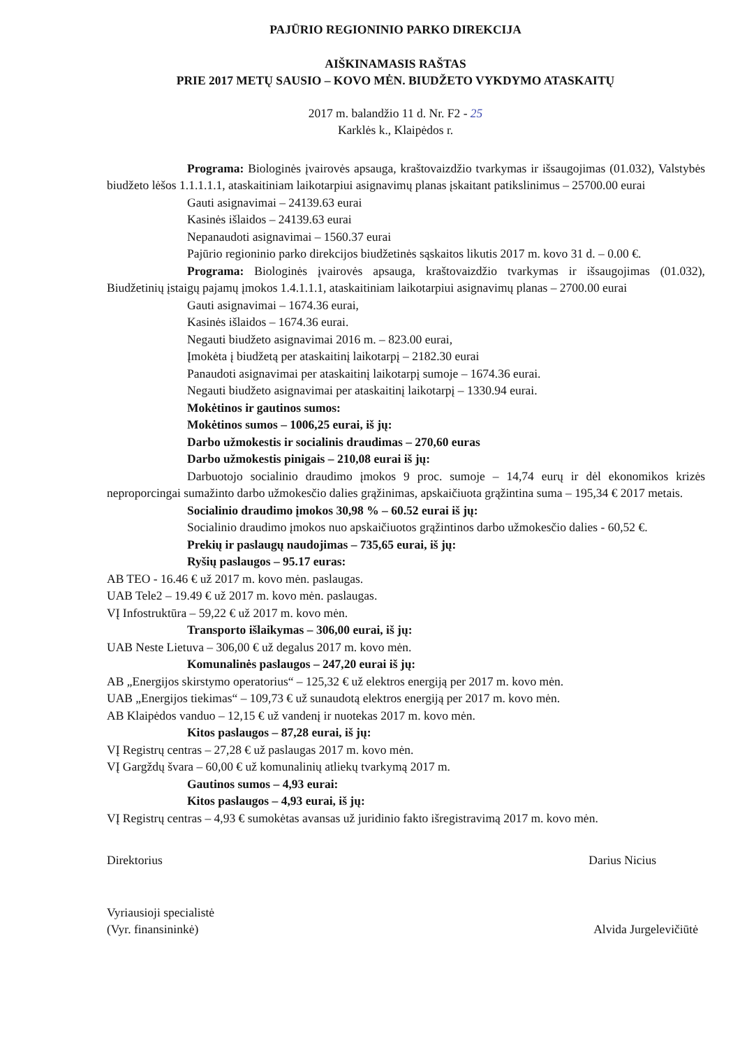PAJŪRIO REGIONINIO PARKO DIREKCIJA
AIŠKINAMASIS RAŠTAS
PRIE 2017 METŲ SAUSIO – KOVO MĖN. BIUDŽETO VYKDYMO ATASKAITŲ
2017 m. balandžio 11 d. Nr. F2 - 25
Karklės k., Klaipėdos r.
Programa: Biologinės įvairovės apsauga, kraštovaizdžio tvarkymas ir išsaugojimas (01.032), Valstybės biudžeto lėšos 1.1.1.1.1, ataskaitiniam laikotarpiui asignavimų planas įskaitant patikslinimus – 25700.00 eurai
Gauti asignavimai – 24139.63 eurai
Kasinės išlaidos – 24139.63 eurai
Nepanaudoti asignavimai – 1560.37 eurai
Pajūrio regioninio parko direkcijos biudžetinės sąskaitos likutis 2017 m. kovo 31 d. – 0.00 €.
Programa: Biologinės įvairovės apsauga, kraštovaizdžio tvarkymas ir išsaugojimas (01.032), Biudžetinių įstaigų pajamų įmokos 1.4.1.1.1, ataskaitiniam laikotarpiui asignavimų planas – 2700.00 eurai
Gauti asignavimai – 1674.36 eurai,
Kasinės išlaidos – 1674.36 eurai.
Negauti biudžeto asignavimai 2016 m. – 823.00 eurai,
Įmokėta į biudžetą per ataskaitinį laikotarpį – 2182.30 eurai
Panaudoti asignavimai per ataskaitinį laikotarpį sumoje – 1674.36 eurai.
Negauti biudžeto asignavimai per ataskaitinį laikotarpį – 1330.94 eurai.
Mokėtinos ir gautinos sumos:
Mokėtinos sumos – 1006,25 eurai, iš jų:
Darbo užmokestis ir socialinis draudimas – 270,60 euras
Darbo užmokestis pinigais – 210,08 eurai iš jų:
Darbuotojo socialinio draudimo įmokos 9 proc. sumoje – 14,74 eurų ir dėl ekonomikos krizės neproporcingai sumažinto darbo užmokesčio dalies grąžinimas, apskaičiuota grąžintina suma – 195,34 € 2017 metais.
Socialinio draudimo įmokos 30,98 % – 60.52 eurai iš jų:
Socialinio draudimo įmokos nuo apskaičiuotos grąžintinos darbo užmokesčio dalies - 60,52 €.
Prekių ir paslaugų naudojimas – 735,65 eurai, iš jų:
Ryšių paslaugos – 95.17 euras:
AB TEO - 16.46 € už 2017 m. kovo mėn. paslaugas.
UAB Tele2 – 19.49 € už 2017 m. kovo mėn. paslaugas.
VĮ Infostruktūra – 59,22 € už 2017 m. kovo mėn.
Transporto išlaikymas – 306,00 eurai, iš jų:
UAB Neste Lietuva – 306,00 € už degalus 2017 m. kovo mėn.
Komunalinės paslaugos – 247,20 eurai iš jų:
AB „Energijos skirstymo operatorius“ – 125,32 € už elektros energiją per 2017 m. kovo mėn.
UAB „Energijos tiekimas“ – 109,73 € už sunaudotą elektros energiją per 2017 m. kovo mėn.
AB Klaipėdos vanduo – 12,15 € už vandenį ir nuotekas 2017 m. kovo mėn.
Kitos paslaugos – 87,28 eurai, iš jų:
VĮ Registrų centras – 27,28 € už paslaugas 2017 m. kovo mėn.
VĮ Gargždų švara – 60,00 € už komunalinių atliekų tvarkymą 2017 m.
Gautinos sumos – 4,93 eurai:
Kitos paslaugos – 4,93 eurai, iš jų:
VĮ Registrų centras – 4,93 € sumokėtas avansas už juridinio fakto išregistravimą 2017 m. kovo mėn.
Direktorius Darius Nicius
Vyriausioji specialistė
(Vyr. finansininkė) Alvida Jurgelevičiūtė